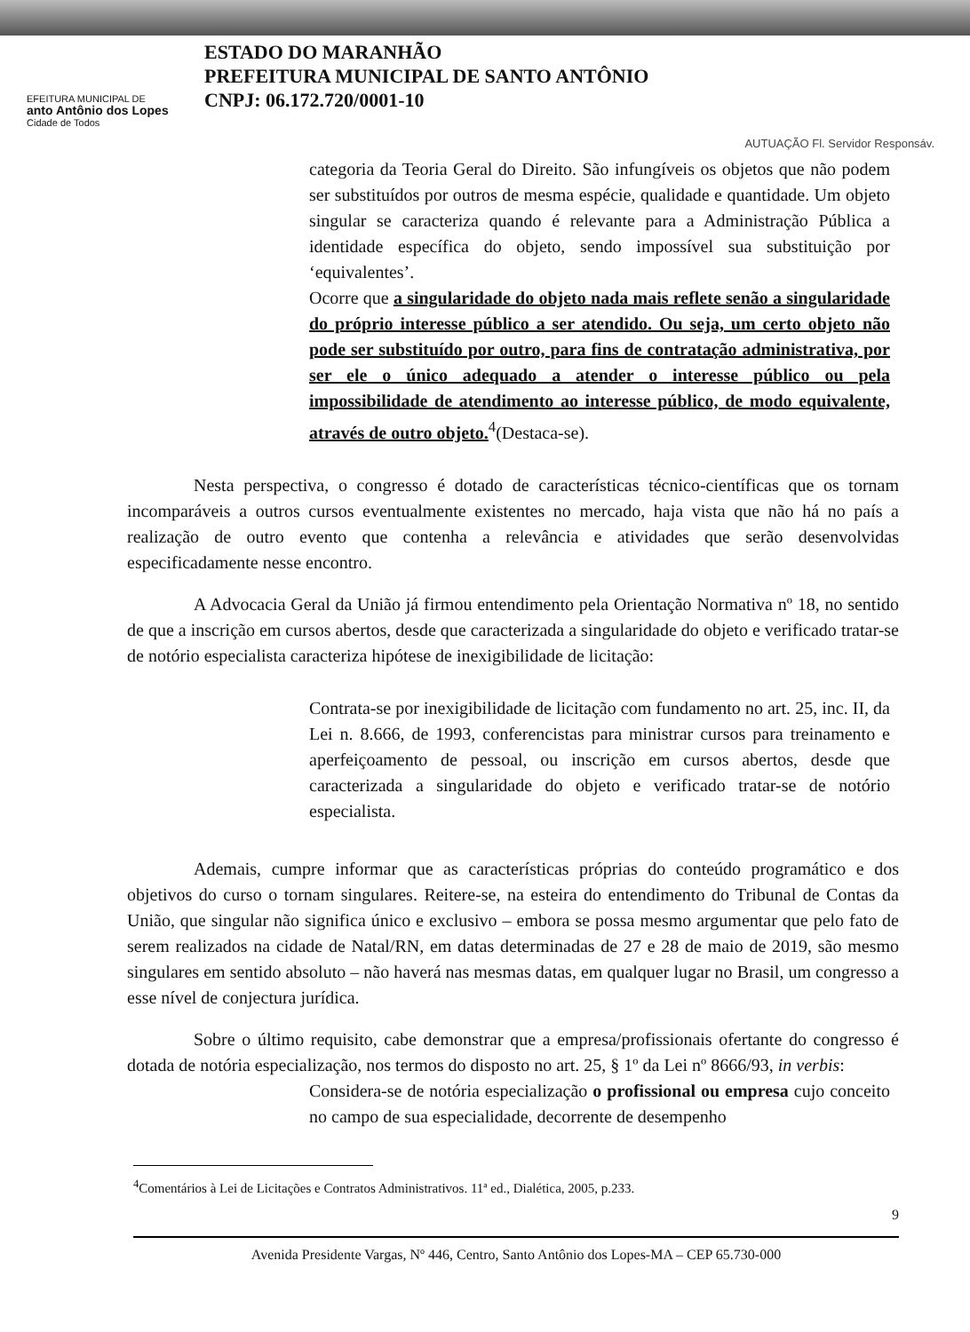EFEITURA MUNICIPAL DE
anto Antônio dos Lopes
Cidade de Todos
ESTADO DO MARANHÃO
PREFEITURA MUNICIPAL DE SANTO ANTÔNIO
CNPJ: 06.172.720/0001-10
AUTUAÇÃO Fl. Servidor Responsáv.
categoria da Teoria Geral do Direito. São infungíveis os objetos que não podem ser substituídos por outros de mesma espécie, qualidade e quantidade. Um objeto singular se caracteriza quando é relevante para a Administração Pública a identidade específica do objeto, sendo impossível sua substituição por ‘equivalentes’.
Ocorre que a singularidade do objeto nada mais reflete senão a singularidade do próprio interesse público a ser atendido. Ou seja, um certo objeto não pode ser substituído por outro, para fins de contratação administrativa, por ser ele o único adequado a atender o interesse público ou pela impossibilidade de atendimento ao interesse público, de modo equivalente, através de outro objeto.<sup>4</sup>(Destaca-se).
Nesta perspectiva, o congresso é dotado de características técnico-científicas que os tornam incomparáveis a outros cursos eventualmente existentes no mercado, haja vista que não há no país a realização de outro evento que contenha a relevância e atividades que serão desenvolvidas especificadamente nesse encontro.
A Advocacia Geral da União já firmou entendimento pela Orientação Normativa nº 18, no sentido de que a inscrição em cursos abertos, desde que caracterizada a singularidade do objeto e verificado tratar-se de notório especialista caracteriza hipótese de inexigibilidade de licitação:
Contrata-se por inexigibilidade de licitação com fundamento no art. 25, inc. II, da Lei n. 8.666, de 1993, conferencistas para ministrar cursos para treinamento e aperfeiçoamento de pessoal, ou inscrição em cursos abertos, desde que caracterizada a singularidade do objeto e verificado tratar-se de notório especialista.
Ademais, cumpre informar que as características próprias do conteúdo programático e dos objetivos do curso o tornam singulares. Reitere-se, na esteira do entendimento do Tribunal de Contas da União, que singular não significa único e exclusivo – embora se possa mesmo argumentar que pelo fato de serem realizados na cidade de Natal/RN, em datas determinadas de 27 e 28 de maio de 2019, são mesmo singulares em sentido absoluto – não haverá nas mesmas datas, em qualquer lugar no Brasil, um congresso a esse nível de conjectura jurídica.
Sobre o último requisito, cabe demonstrar que a empresa/profissionais ofertante do congresso é dotada de notória especialização, nos termos do disposto no art. 25, § 1º da Lei nº 8666/93, in verbis:
Considera-se de notória especialização o profissional ou empresa cujo conceito no campo de sua especialidade, decorrente de desempenho
<sup>4</sup> Comentários à Lei de Licitações e Contratos Administrativos. 11ª ed., Dialética, 2005, p.233.
9
Avenida Presidente Vargas, Nº 446, Centro, Santo Antônio dos Lopes-MA – CEP 65.730-000